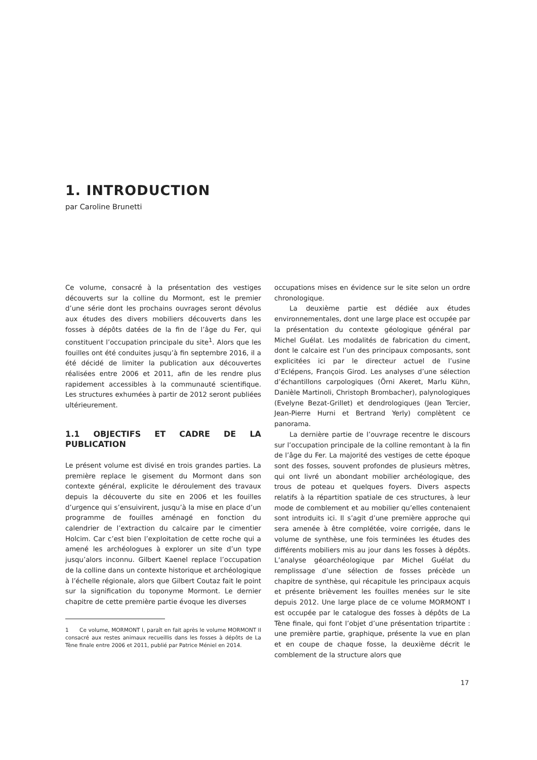1. INTRODUCTION
par Caroline Brunetti
Ce volume, consacré à la présentation des vestiges découverts sur la colline du Mormont, est le premier d’une série dont les prochains ouvrages seront dévolus aux études des divers mobiliers découverts dans les fosses à dépôts datées de la fin de l’âge du Fer, qui constituent l’occupation principale du site<sup>1</sup>. Alors que les fouilles ont été conduites jusqu’à fin septembre 2016, il a été décidé de limiter la publication aux découvertes réalisées entre 2006 et 2011, afin de les rendre plus rapidement accessibles à la communauté scientifique. Les structures exhumées à partir de 2012 seront publiées ultérieurement.
1.1 OBJECTIFS ET CADRE DE LA PUBLICATION
Le présent volume est divisé en trois grandes parties. La première replace le gisement du Mormont dans son contexte général, explicite le déroulement des travaux depuis la découverte du site en 2006 et les fouilles d’urgence qui s’ensuivirent, jusqu’à la mise en place d’un programme de fouilles aménagé en fonction du calendrier de l’extraction du calcaire par le cimentier Holcim. Car c’est bien l’exploitation de cette roche qui a amené les archéologues à explorer un site d’un type jusqu’alors inconnu. Gilbert Kaenel replace l’occupation de la colline dans un contexte historique et archéologique à l’échelle régionale, alors que Gilbert Coutaz fait le point sur la signification du toponyme Mormont. Le dernier chapitre de cette première partie évoque les diverses
1 Ce volume, MORMONT I, paraît en fait après le volume MORMONT II consacré aux restes animaux recueillis dans les fosses à dépôts de La Tène finale entre 2006 et 2011, publié par Patrice Méniel en 2014.
occupations mises en évidence sur le site selon un ordre chronologique.
La deuxième partie est dédiée aux études environnementales, dont une large place est occupée par la présentation du contexte géologique général par Michel Guélat. Les modalités de fabrication du ciment, dont le calcaire est l’un des principaux composants, sont explicitées ici par le directeur actuel de l’usine d’Eclépens, François Girod. Les analyses d’une sélection d’échantillons carpologiques (Örni Akeret, Marlu Kühn, Danièle Martinoli, Christoph Brombacher), palynologiques (Evelyne Bezat-Grillet) et dendrologiques (Jean Tercier, Jean-Pierre Hurni et Bertrand Yerly) complètent ce panorama.
La dernière partie de l’ouvrage recentre le discours sur l’occupation principale de la colline remontant à la fin de l’âge du Fer. La majorité des vestiges de cette époque sont des fosses, souvent profondes de plusieurs mètres, qui ont livré un abondant mobilier archéologique, des trous de poteau et quelques foyers. Divers aspects relatifs à la répartition spatiale de ces structures, à leur mode de comblement et au mobilier qu’elles contenaient sont introduits ici. Il s’agit d’une première approche qui sera amenée à être complétée, voire corrigée, dans le volume de synthèse, une fois terminées les études des différents mobiliers mis au jour dans les fosses à dépôts. L’analyse géoarchéologique par Michel Guélat du remplissage d’une sélection de fosses précède un chapitre de synthèse, qui récapitule les principaux acquis et présente brièvement les fouilles menées sur le site depuis 2012. Une large place de ce volume MORMONT I est occupée par le catalogue des fosses à dépôts de La Tène finale, qui font l’objet d’une présentation tripartite : une première partie, graphique, présente la vue en plan et en coupe de chaque fosse, la deuxième décrit le comblement de la structure alors que
17